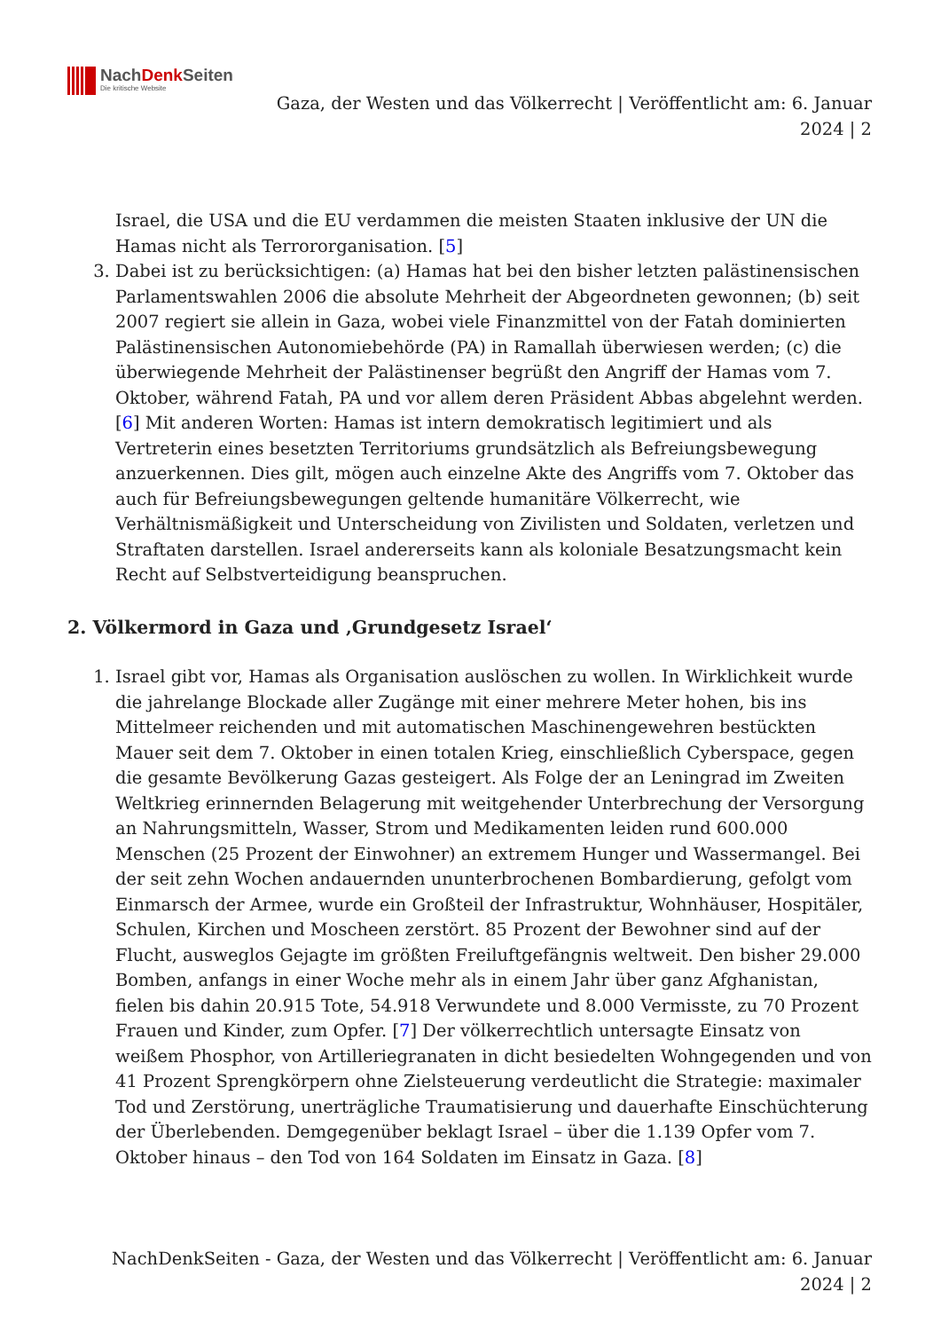NachDenk Seiten
Die kritische Website
Gaza, der Westen und das Völkerrecht | Veröffentlicht am: 6. Januar 2024 | 2
Israel, die USA und die EU verdammen die meisten Staaten inklusive der UN die Hamas nicht als Terrororganisation. [5]
3. Dabei ist zu berücksichtigen: (a) Hamas hat bei den bisher letzten palästinensischen Parlamentswahlen 2006 die absolute Mehrheit der Abgeordneten gewonnen; (b) seit 2007 regiert sie allein in Gaza, wobei viele Finanzmittel von der Fatah dominierten Palästinensischen Autonomiebehörde (PA) in Ramallah überwiesen werden; (c) die überwiegende Mehrheit der Palästinenser begrüßt den Angriff der Hamas vom 7. Oktober, während Fatah, PA und vor allem deren Präsident Abbas abgelehnt werden. [6] Mit anderen Worten: Hamas ist intern demokratisch legitimiert und als Vertreterin eines besetzten Territoriums grundsätzlich als Befreiungsbewegung anzuerkennen. Dies gilt, mögen auch einzelne Akte des Angriffs vom 7. Oktober das auch für Befreiungsbewegungen geltende humanitäre Völkerrecht, wie Verhältnismäßigkeit und Unterscheidung von Zivilisten und Soldaten, verletzen und Straftaten darstellen. Israel andererseits kann als koloniale Besatzungsmacht kein Recht auf Selbstverteidigung beanspruchen.
2. Völkermord in Gaza und ‚Grundgesetz Israel‘
1. Israel gibt vor, Hamas als Organisation auslöschen zu wollen. In Wirklichkeit wurde die jahrelange Blockade aller Zugänge mit einer mehrere Meter hohen, bis ins Mittelmeer reichenden und mit automatischen Maschinengewehren bestückten Mauer seit dem 7. Oktober in einen totalen Krieg, einschließlich Cyberspace, gegen die gesamte Bevölkerung Gazas gesteigert. Als Folge der an Leningrad im Zweiten Weltkrieg erinnernden Belagerung mit weitgehender Unterbrechung der Versorgung an Nahrungsmitteln, Wasser, Strom und Medikamenten leiden rund 600.000 Menschen (25 Prozent der Einwohner) an extremem Hunger und Wassermangel. Bei der seit zehn Wochen andauernden ununterbrochenen Bombardierung, gefolgt vom Einmarsch der Armee, wurde ein Großteil der Infrastruktur, Wohnhäuser, Hospitäler, Schulen, Kirchen und Moscheen zerstört. 85 Prozent der Bewohner sind auf der Flucht, ausweglos Gejagte im größten Freiluftgefängnis weltweit. Den bisher 29.000 Bomben, anfangs in einer Woche mehr als in einem Jahr über ganz Afghanistan, fielen bis dahin 20.915 Tote, 54.918 Verwundete und 8.000 Vermisste, zu 70 Prozent Frauen und Kinder, zum Opfer. [7] Der völkerrechtlich untersagte Einsatz von weißem Phosphor, von Artilleriegranaten in dicht besiedelten Wohngegenden und von 41 Prozent Sprengkörpern ohne Zielsteuerung verdeutlicht die Strategie: maximaler Tod und Zerstörung, unerträgliche Traumatisierung und dauerhafte Einschüchterung der Überlebenden. Demgegenüber beklagt Israel – über die 1.139 Opfer vom 7. Oktober hinaus – den Tod von 164 Soldaten im Einsatz in Gaza. [8]
NachDenkSeiten - Gaza, der Westen und das Völkerrecht | Veröffentlicht am: 6. Januar 2024 | 2